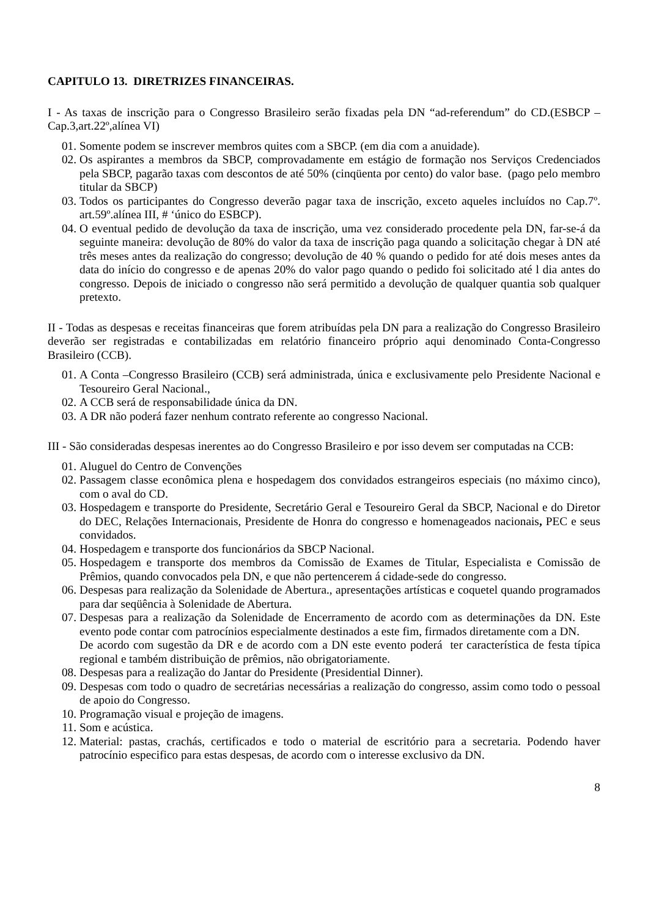CAPITULO 13. DIRETRIZES FINANCEIRAS.
I - As taxas de inscrição para o Congresso Brasileiro serão fixadas pela DN “ad-referendum” do CD.(ESBCP – Cap.3,art.22º,alínea VI)
01. Somente podem se inscrever membros quites com a SBCP. (em dia com a anuidade).
02. Os aspirantes a membros da SBCP, comprovadamente em estágio de formação nos Serviços Credenciados pela SBCP, pagarão taxas com descontos de até 50% (cinqüenta por cento) do valor base. (pago pelo membro titular da SBCP)
03. Todos os participantes do Congresso deverão pagar taxa de inscrição, exceto aqueles incluídos no Cap.7º. art.59º.alínea III, # ‘único do ESBCP).
04. O eventual pedido de devolução da taxa de inscrição, uma vez considerado procedente pela DN, far-se-á da seguinte maneira: devolução de 80% do valor da taxa de inscrição paga quando a solicitação chegar à DN até três meses antes da realização do congresso; devolução de 40 % quando o pedido for até dois meses antes da data do início do congresso e de apenas 20% do valor pago quando o pedido foi solicitado até l dia antes do congresso. Depois de iniciado o congresso não será permitido a devolução de qualquer quantia sob qualquer pretexto.
II - Todas as despesas e receitas financeiras que forem atribuídas pela DN para a realização do Congresso Brasileiro deverão ser registradas e contabilizadas em relatório financeiro próprio aqui denominado Conta-Congresso Brasileiro (CCB).
01. A Conta –Congresso Brasileiro (CCB) será administrada, única e exclusivamente pelo Presidente Nacional e Tesoureiro Geral Nacional.,
02. A CCB será de responsabilidade única da DN.
03. A DR não poderá fazer nenhum contrato referente ao congresso Nacional.
III - São consideradas despesas inerentes ao do Congresso Brasileiro e por isso devem ser computadas na CCB:
01. Aluguel do Centro de Convenções
02. Passagem classe econômica plena e hospedagem dos convidados estrangeiros especiais (no máximo cinco), com o aval do CD.
03. Hospedagem e transporte do Presidente, Secretário Geral e Tesoureiro Geral da SBCP, Nacional e do Diretor do DEC, Relações Internacionais, Presidente de Honra do congresso e homenageados nacionais, PEC e seus convidados.
04. Hospedagem e transporte dos funcionários da SBCP Nacional.
05. Hospedagem e transporte dos membros da Comissão de Exames de Titular, Especialista e Comissão de Prêmios, quando convocados pela DN, e que não pertencerem á cidade-sede do congresso.
06. Despesas para realização da Solenidade de Abertura., apresentações artísticas e coquetel quando programados para dar seqüência à Solenidade de Abertura.
07. Despesas para a realização da Solenidade de Encerramento de acordo com as determinações da DN. Este evento pode contar com patrocínios especialmente destinados a este fim, firmados diretamente com a DN.
De acordo com sugestão da DR e de acordo com a DN este evento poderá ter característica de festa típica regional e também distribuição de prêmios, não obrigatoriamente.
08. Despesas para a realização do Jantar do Presidente (Presidential Dinner).
09. Despesas com todo o quadro de secretárias necessárias a realização do congresso, assim como todo o pessoal de apoio do Congresso.
10. Programação visual e projeção de imagens.
11. Som e acústica.
12. Material: pastas, crachás, certificados e todo o material de escritório para a secretaria. Podendo haver patrocínio especifico para estas despesas, de acordo com o interesse exclusivo da DN.
8